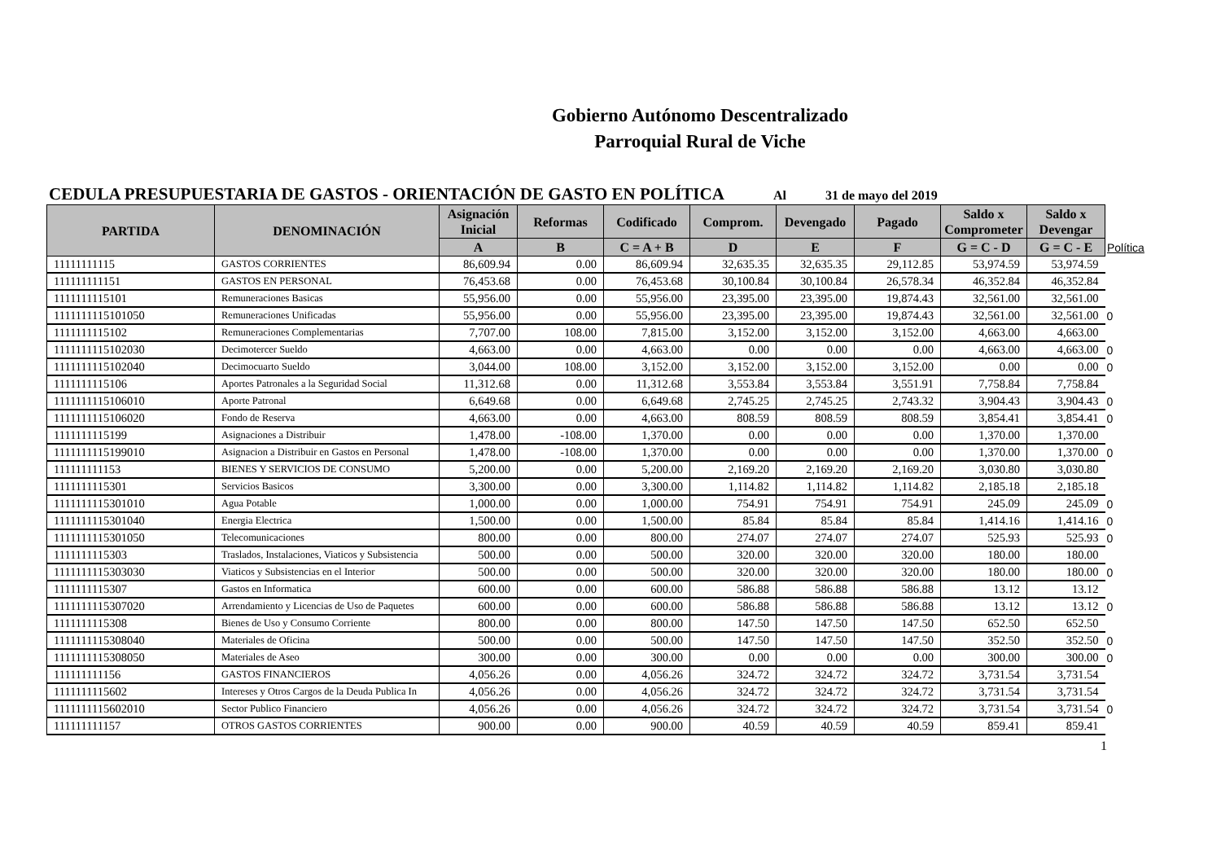Gobierno Autónomo Descentralizado
Parroquial Rural de Viche
CEDULA PRESUPUESTARIA DE GASTOS - ORIENTACIÓN DE GASTO EN POLÍTICA Al 31 de mayo del 2019
| PARTIDA | DENOMINACIÓN | Asignación Inicial | Reformas | Codificado | Comprom. | Devengado | Pagado | Saldo x Comprometer | Saldo x Devengar | |
| --- | --- | --- | --- | --- | --- | --- | --- | --- | --- | --- |
| | | A | B | C = A + B | D | E | F | G = C - D | G = C - E | Política |
| 11111111115 | GASTOS CORRIENTES | 86,609.94 | 0.00 | 86,609.94 | 32,635.35 | 32,635.35 | 29,112.85 | 53,974.59 | 53,974.59 | |
| 111111111151 | GASTOS EN PERSONAL | 76,453.68 | 0.00 | 76,453.68 | 30,100.84 | 30,100.84 | 26,578.34 | 46,352.84 | 46,352.84 | |
| 1111111115101 | Remuneraciones Basicas | 55,956.00 | 0.00 | 55,956.00 | 23,395.00 | 23,395.00 | 19,874.43 | 32,561.00 | 32,561.00 | |
| 1111111115101050 | Remuneraciones Unificadas | 55,956.00 | 0.00 | 55,956.00 | 23,395.00 | 23,395.00 | 19,874.43 | 32,561.00 | 32,561.00 | 0 |
| 1111111115102 | Remuneraciones Complementarias | 7,707.00 | 108.00 | 7,815.00 | 3,152.00 | 3,152.00 | 3,152.00 | 4,663.00 | 4,663.00 | |
| 1111111115102030 | Decimotercer Sueldo | 4,663.00 | 0.00 | 4,663.00 | 0.00 | 0.00 | 0.00 | 4,663.00 | 4,663.00 | 0 |
| 1111111115102040 | Decimocuarto Sueldo | 3,044.00 | 108.00 | 3,152.00 | 3,152.00 | 3,152.00 | 3,152.00 | 0.00 | 0.00 | 0 |
| 1111111115106 | Aportes Patronales a la Seguridad Social | 11,312.68 | 0.00 | 11,312.68 | 3,553.84 | 3,553.84 | 3,551.91 | 7,758.84 | 7,758.84 | |
| 1111111115106010 | Aporte Patronal | 6,649.68 | 0.00 | 6,649.68 | 2,745.25 | 2,745.25 | 2,743.32 | 3,904.43 | 3,904.43 | 0 |
| 1111111115106020 | Fondo de Reserva | 4,663.00 | 0.00 | 4,663.00 | 808.59 | 808.59 | 808.59 | 3,854.41 | 3,854.41 | 0 |
| 1111111115199 | Asignaciones a Distribuir | 1,478.00 | -108.00 | 1,370.00 | 0.00 | 0.00 | 0.00 | 1,370.00 | 1,370.00 | |
| 1111111115199010 | Asignacion a Distribuir en Gastos en Personal | 1,478.00 | -108.00 | 1,370.00 | 0.00 | 0.00 | 0.00 | 1,370.00 | 1,370.00 | 0 |
| 111111111153 | BIENES Y SERVICIOS DE CONSUMO | 5,200.00 | 0.00 | 5,200.00 | 2,169.20 | 2,169.20 | 2,169.20 | 3,030.80 | 3,030.80 | |
| 1111111115301 | Servicios Basicos | 3,300.00 | 0.00 | 3,300.00 | 1,114.82 | 1,114.82 | 1,114.82 | 2,185.18 | 2,185.18 | |
| 1111111115301010 | Agua Potable | 1,000.00 | 0.00 | 1,000.00 | 754.91 | 754.91 | 754.91 | 245.09 | 245.09 | 0 |
| 1111111115301040 | Energia Electrica | 1,500.00 | 0.00 | 1,500.00 | 85.84 | 85.84 | 85.84 | 1,414.16 | 1,414.16 | 0 |
| 1111111115301050 | Telecomunicaciones | 800.00 | 0.00 | 800.00 | 274.07 | 274.07 | 274.07 | 525.93 | 525.93 | 0 |
| 1111111115303 | Traslados, Instalaciones, Viaticos y Subsistencia | 500.00 | 0.00 | 500.00 | 320.00 | 320.00 | 320.00 | 180.00 | 180.00 | |
| 1111111115303030 | Viaticos y Subsistencias en el Interior | 500.00 | 0.00 | 500.00 | 320.00 | 320.00 | 320.00 | 180.00 | 180.00 | 0 |
| 1111111115307 | Gastos en Informatica | 600.00 | 0.00 | 600.00 | 586.88 | 586.88 | 586.88 | 13.12 | 13.12 | |
| 1111111115307020 | Arrendamiento y Licencias de Uso de Paquetes | 600.00 | 0.00 | 600.00 | 586.88 | 586.88 | 586.88 | 13.12 | 13.12 | 0 |
| 1111111115308 | Bienes de Uso y Consumo Corriente | 800.00 | 0.00 | 800.00 | 147.50 | 147.50 | 147.50 | 652.50 | 652.50 | |
| 1111111115308040 | Materiales de Oficina | 500.00 | 0.00 | 500.00 | 147.50 | 147.50 | 147.50 | 352.50 | 352.50 | 0 |
| 1111111115308050 | Materiales de Aseo | 300.00 | 0.00 | 300.00 | 0.00 | 0.00 | 0.00 | 300.00 | 300.00 | 0 |
| 111111111156 | GASTOS FINANCIEROS | 4,056.26 | 0.00 | 4,056.26 | 324.72 | 324.72 | 324.72 | 3,731.54 | 3,731.54 | |
| 1111111115602 | Intereses y Otros Cargos de la Deuda Publica In | 4,056.26 | 0.00 | 4,056.26 | 324.72 | 324.72 | 324.72 | 3,731.54 | 3,731.54 | |
| 1111111115602010 | Sector Publico Financiero | 4,056.26 | 0.00 | 4,056.26 | 324.72 | 324.72 | 324.72 | 3,731.54 | 3,731.54 | 0 |
| 111111111157 | OTROS GASTOS CORRIENTES | 900.00 | 0.00 | 900.00 | 40.59 | 40.59 | 40.59 | 859.41 | 859.41 | |
1